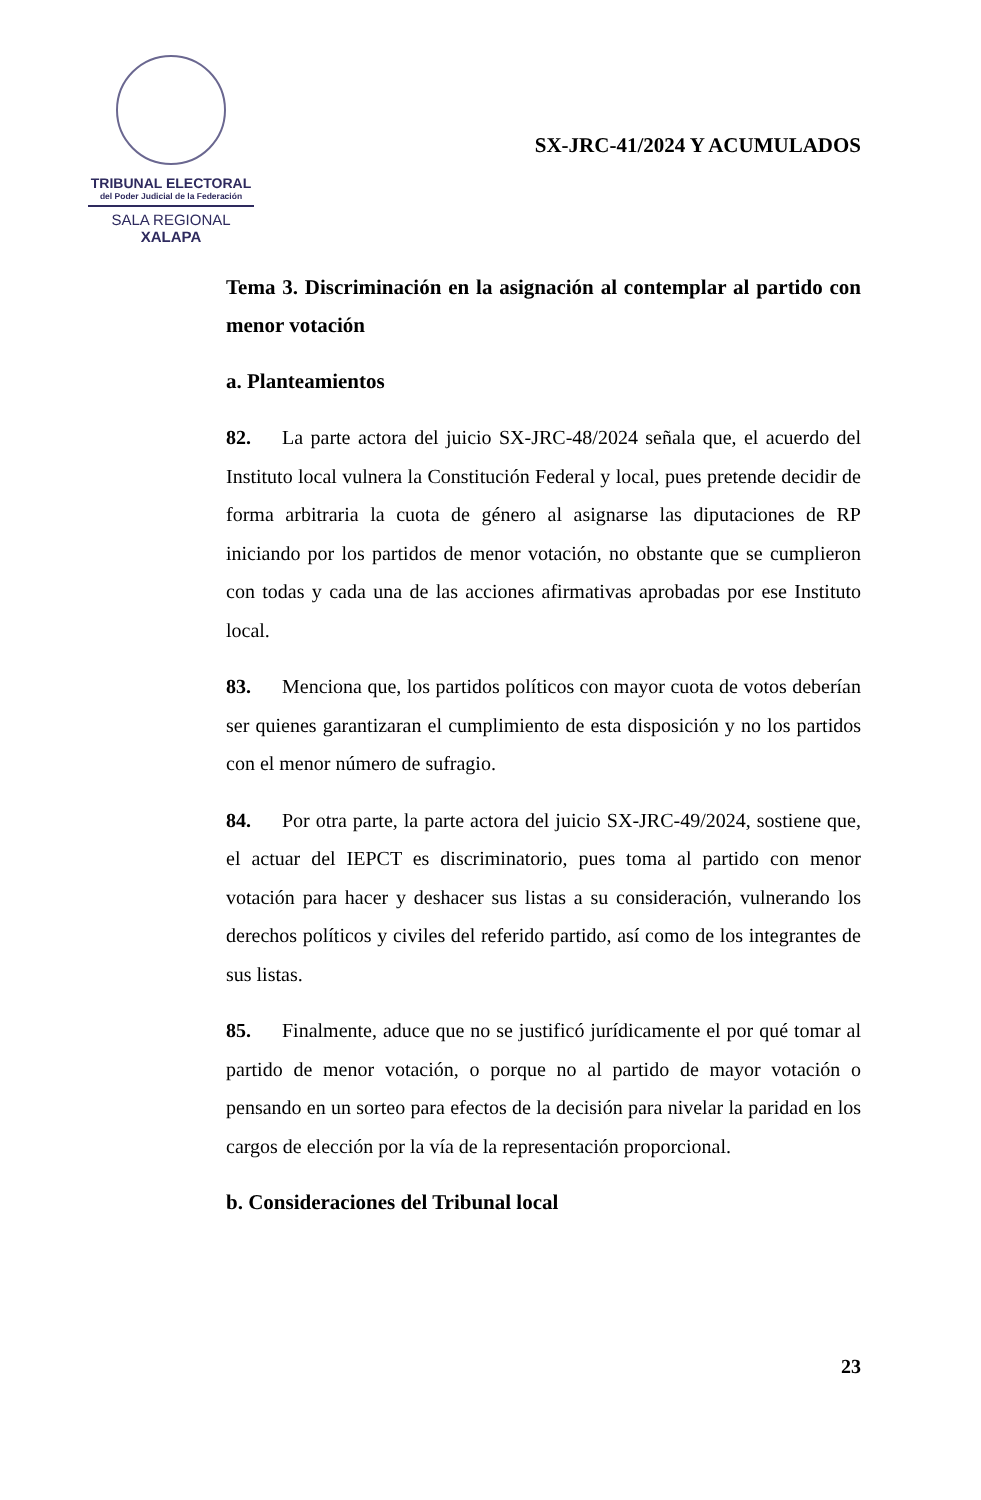TRIBUNAL ELECTORAL
del Poder Judicial de la Federación
SALA REGIONAL
XALAPA
SX-JRC-41/2024 Y ACUMULADOS
Tema 3. Discriminación en la asignación al contemplar al partido con menor votación
a. Planteamientos
82. La parte actora del juicio SX-JRC-48/2024 señala que, el acuerdo del Instituto local vulnera la Constitución Federal y local, pues pretende decidir de forma arbitraria la cuota de género al asignarse las diputaciones de RP iniciando por los partidos de menor votación, no obstante que se cumplieron con todas y cada una de las acciones afirmativas aprobadas por ese Instituto local.
83. Menciona que, los partidos políticos con mayor cuota de votos deberían ser quienes garantizaran el cumplimiento de esta disposición y no los partidos con el menor número de sufragio.
84. Por otra parte, la parte actora del juicio SX-JRC-49/2024, sostiene que, el actuar del IEPCT es discriminatorio, pues toma al partido con menor votación para hacer y deshacer sus listas a su consideración, vulnerando los derechos políticos y civiles del referido partido, así como de los integrantes de sus listas.
85. Finalmente, aduce que no se justificó jurídicamente el por qué tomar al partido de menor votación, o porque no al partido de mayor votación o pensando en un sorteo para efectos de la decisión para nivelar la paridad en los cargos de elección por la vía de la representación proporcional.
b. Consideraciones del Tribunal local
23